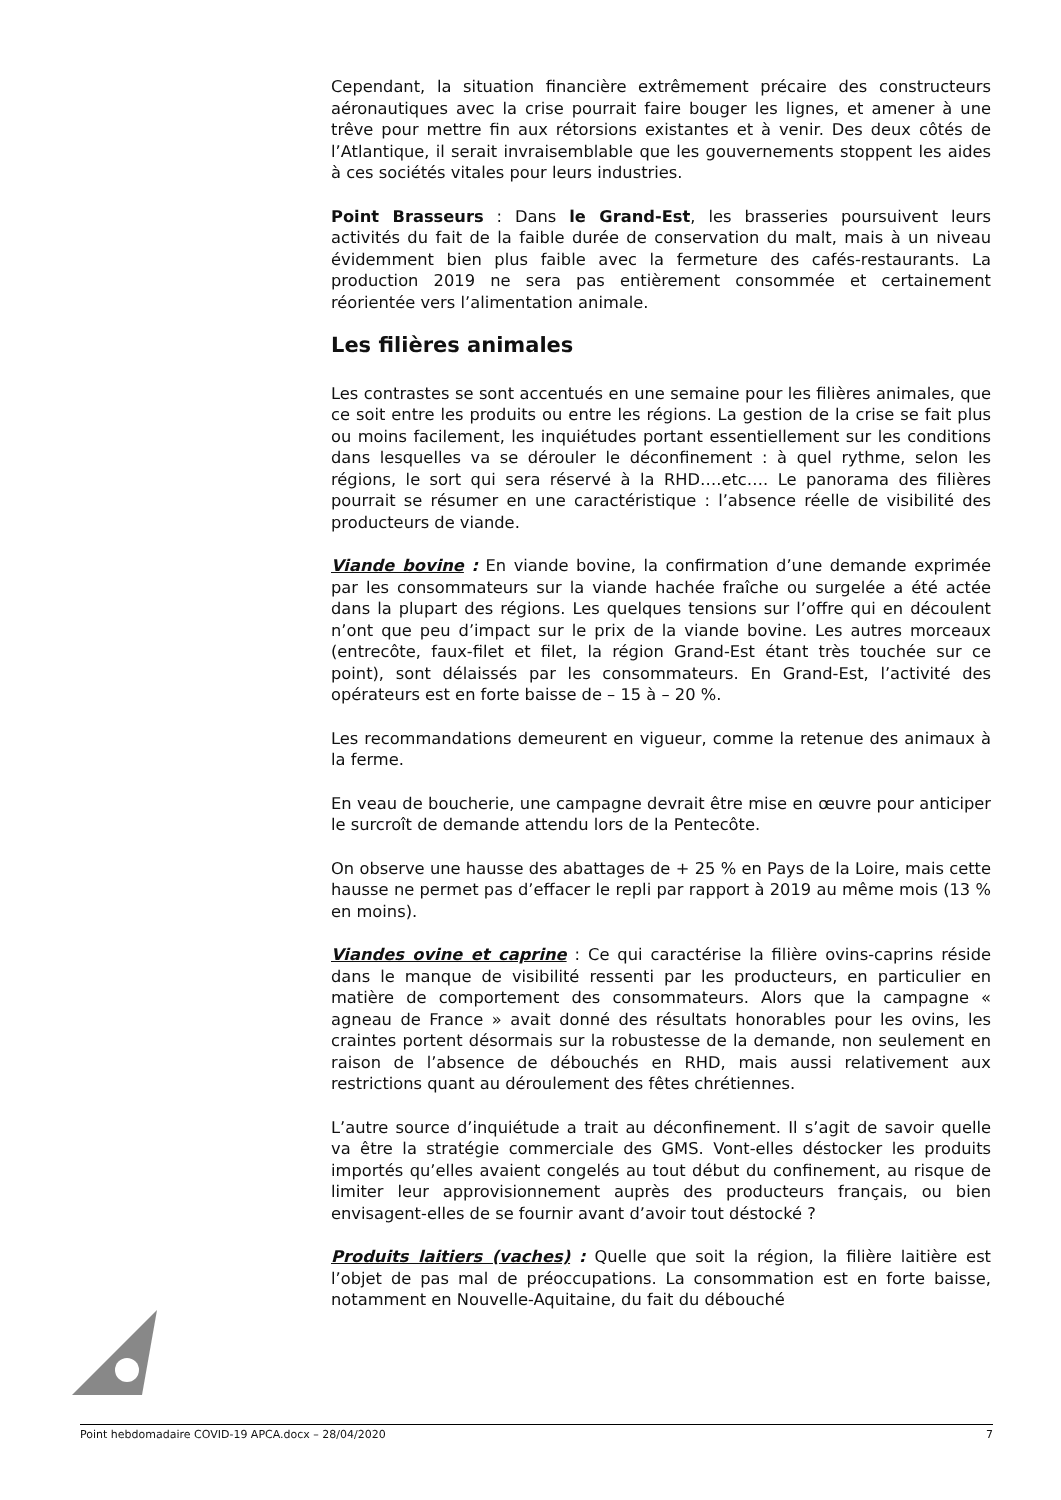Cependant, la situation financière extrêmement précaire des constructeurs aéronautiques avec la crise pourrait faire bouger les lignes, et amener à une trêve pour mettre fin aux rétorsions existantes et à venir. Des deux côtés de l’Atlantique, il serait invraisemblable que les gouvernements stoppent les aides à ces sociétés vitales pour leurs industries.
Point Brasseurs : Dans le Grand-Est, les brasseries poursuivent leurs activités du fait de la faible durée de conservation du malt, mais à un niveau évidemment bien plus faible avec la fermeture des cafés-restaurants. La production 2019 ne sera pas entièrement consommée et certainement réorientée vers l’alimentation animale.
Les filières animales
Les contrastes se sont accentués en une semaine pour les filières animales, que ce soit entre les produits ou entre les régions. La gestion de la crise se fait plus ou moins facilement, les inquiétudes portant essentiellement sur les conditions dans lesquelles va se dérouler le déconfinement : à quel rythme, selon les régions, le sort qui sera réservé à la RHD….etc…. Le panorama des filières pourrait se résumer en une caractéristique : l’absence réelle de visibilité des producteurs de viande.
Viande bovine : En viande bovine, la confirmation d’une demande exprimée par les consommateurs sur la viande hachée fraîche ou surgelée a été actée dans la plupart des régions. Les quelques tensions sur l’offre qui en découlent n’ont que peu d’impact sur le prix de la viande bovine. Les autres morceaux (entrecôte, faux-filet et filet, la région Grand-Est étant très touchée sur ce point), sont délaissés par les consommateurs. En Grand-Est, l’activité des opérateurs est en forte baisse de – 15 à – 20 %.
Les recommandations demeurent en vigueur, comme la retenue des animaux à la ferme.
En veau de boucherie, une campagne devrait être mise en œuvre pour anticiper le surcroît de demande attendu lors de la Pentecôte.
On observe une hausse des abattages de + 25 % en Pays de la Loire, mais cette hausse ne permet pas d’effacer le repli par rapport à 2019 au même mois (13 % en moins).
Viandes ovine et caprine : Ce qui caractérise la filière ovins-caprins réside dans le manque de visibilité ressenti par les producteurs, en particulier en matière de comportement des consommateurs. Alors que la campagne « agneau de France » avait donné des résultats honorables pour les ovins, les craintes portent désormais sur la robustesse de la demande, non seulement en raison de l’absence de débouchés en RHD, mais aussi relativement aux restrictions quant au déroulement des fêtes chrétiennes.
L’autre source d’inquiétude a trait au déconfinement. Il s’agit de savoir quelle va être la stratégie commerciale des GMS. Vont-elles déstocker les produits importés qu’elles avaient congelés au tout début du confinement, au risque de limiter leur approvisionnement auprès des producteurs français, ou bien envisagent-elles de se fournir avant d’avoir tout déstocké ?
Produits laitiers (vaches) : Quelle que soit la région, la filière laitière est l’objet de pas mal de préoccupations. La consommation est en forte baisse, notamment en Nouvelle-Aquitaine, du fait du débouché
Point hebdomadaire COVID-19 APCA.docx – 28/04/2020 7